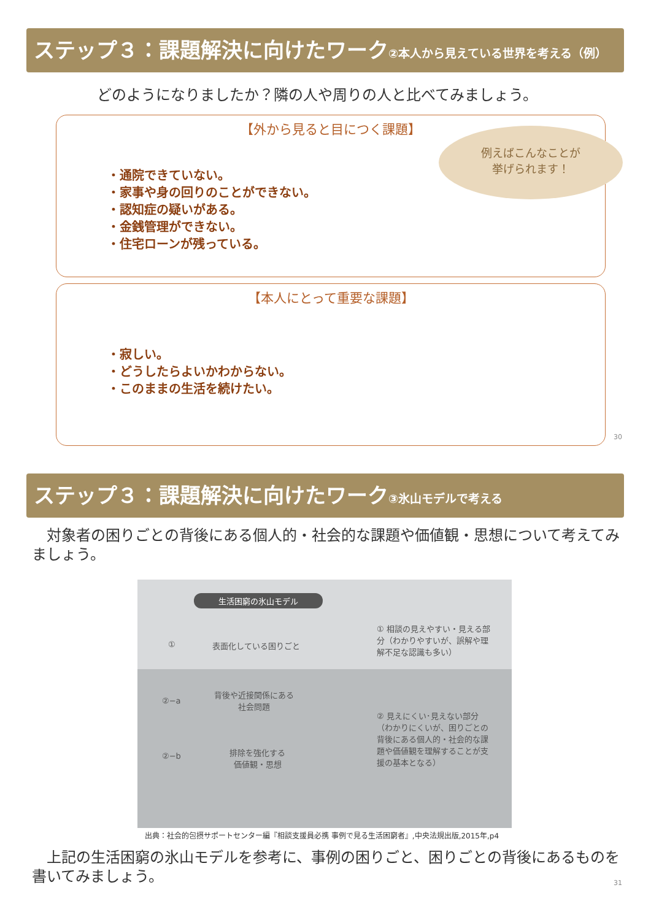ステップ３：課題解決に向けたワーク②本人から見えている世界を考える（例）
どのようになりましたか？隣の人や周りの人と比べてみましょう。
【外から見ると目につく課題】
例えばこんなことが
挙げられます！
・通院できていない。
・家事や身の回りのことができない。
・認知症の疑いがある。
・金銭管理ができない。
・住宅ローンが残っている。
【本人にとって重要な課題】
・寂しい。
・どうしたらよいかわからない。
・このままの生活を続けたい。
30
ステップ３：課題解決に向けたワーク③氷山モデルで考える
　対象者の困りごとの背後にある個人的・社会的な課題や価値観・思想について考えてみましょう。
生活困窮の氷山モデル
① 表面化している困りごと
① 相談の見えやすい・見える部分（わかりやすいが、誤解や理解不足な認識も多い）
②−a
背後や近接関係にある
社会問題
②−b
排除を強化する
価値観・思想
② 見えにくい･見えない部分（わかりにくいが、困りごとの背後にある個人的・社会的な課題や価値観を理解することが支援の基本となる）
出典：社会的包摂サポートセンター編『相談支援員必携 事例で見る生活困窮者』,中央法規出版,2015年,p4
　上記の生活困窮の氷山モデルを参考に、事例の困りごと、困りごとの背後にあるものを書いてみましょう。
31